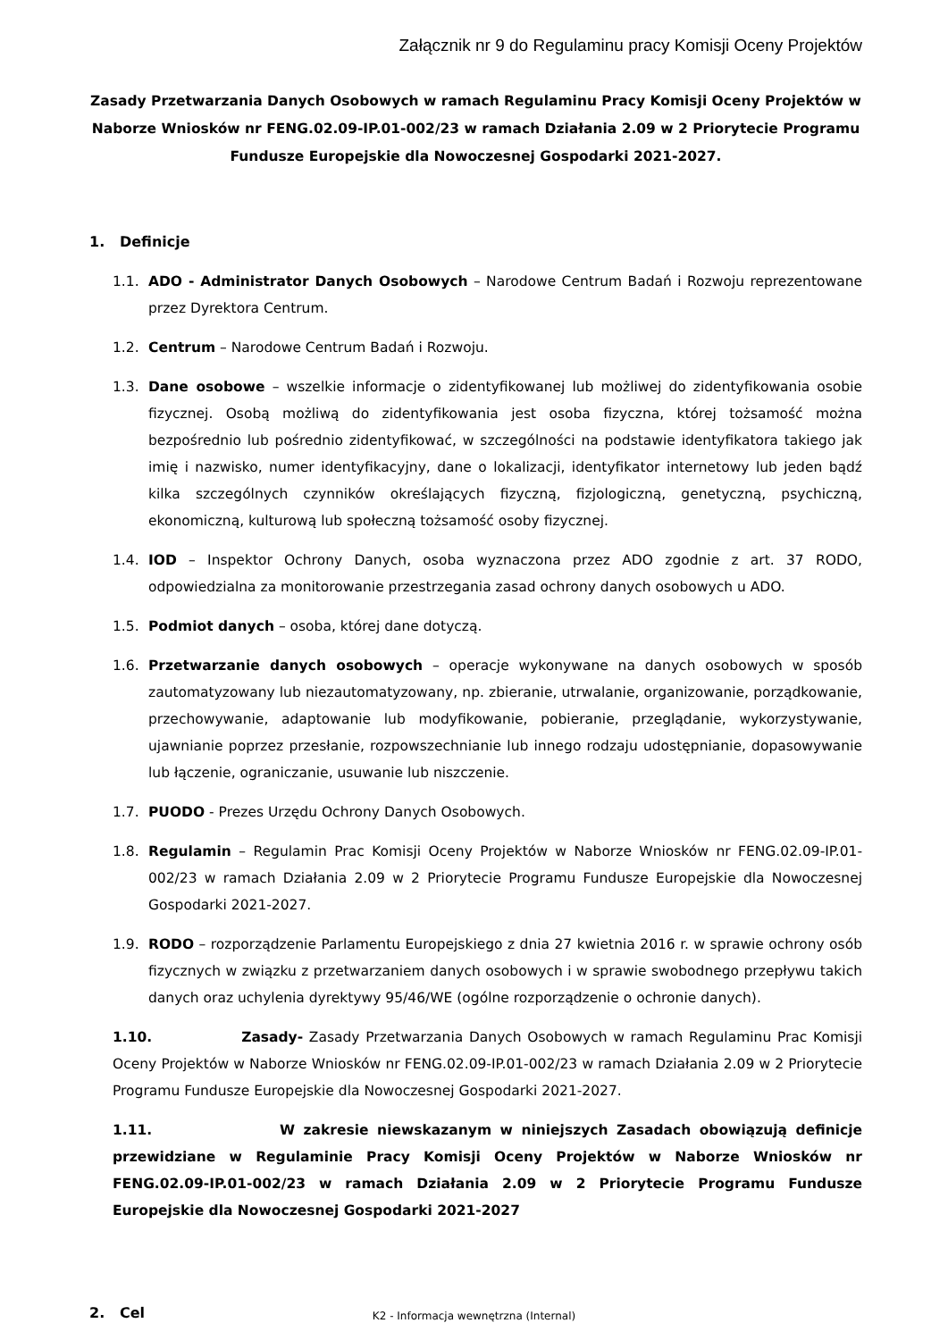Załącznik nr 9 do Regulaminu pracy Komisji Oceny Projektów
Zasady Przetwarzania Danych Osobowych w ramach Regulaminu Pracy Komisji Oceny Projektów w Naborze Wniosków nr FENG.02.09-IP.01-002/23 w ramach Działania 2.09 w 2 Priorytecie Programu Fundusze Europejskie dla Nowoczesnej Gospodarki 2021-2027.
1. Definicje
1.1. ADO - Administrator Danych Osobowych – Narodowe Centrum Badań i Rozwoju reprezentowane przez Dyrektora Centrum.
1.2. Centrum – Narodowe Centrum Badań i Rozwoju.
1.3. Dane osobowe – wszelkie informacje o zidentyfikowanej lub możliwej do zidentyfikowania osobie fizycznej. Osobą możliwą do zidentyfikowania jest osoba fizyczna, której tożsamość można bezpośrednio lub pośrednio zidentyfikować, w szczególności na podstawie identyfikatora takiego jak imię i nazwisko, numer identyfikacyjny, dane o lokalizacji, identyfikator internetowy lub jeden bądź kilka szczególnych czynników określających fizyczną, fizjologiczną, genetyczną, psychiczną, ekonomiczną, kulturową lub społeczną tożsamość osoby fizycznej.
1.4. IOD – Inspektor Ochrony Danych, osoba wyznaczona przez ADO zgodnie z art. 37 RODO, odpowiedzialna za monitorowanie przestrzegania zasad ochrony danych osobowych u ADO.
1.5. Podmiot danych – osoba, której dane dotyczą.
1.6. Przetwarzanie danych osobowych – operacje wykonywane na danych osobowych w sposób zautomatyzowany lub niezautomatyzowany, np. zbieranie, utrwalanie, organizowanie, porządkowanie, przechowywanie, adaptowanie lub modyfikowanie, pobieranie, przeglądanie, wykorzystywanie, ujawnianie poprzez przesłanie, rozpowszechnianie lub innego rodzaju udostępnianie, dopasowywanie lub łączenie, ograniczanie, usuwanie lub niszczenie.
1.7. PUODO - Prezes Urzędu Ochrony Danych Osobowych.
1.8. Regulamin – Regulamin Prac Komisji Oceny Projektów w Naborze Wniosków nr FENG.02.09-IP.01-002/23 w ramach Działania 2.09 w 2 Priorytecie Programu Fundusze Europejskie dla Nowoczesnej Gospodarki 2021-2027.
1.9. RODO – rozporządzenie Parlamentu Europejskiego z dnia 27 kwietnia 2016 r. w sprawie ochrony osób fizycznych w związku z przetwarzaniem danych osobowych i w sprawie swobodnego przepływu takich danych oraz uchylenia dyrektywy 95/46/WE (ogólne rozporządzenie o ochronie danych).
1.10. Zasady- Zasady Przetwarzania Danych Osobowych w ramach Regulaminu Prac Komisji Oceny Projektów w Naborze Wniosków nr FENG.02.09-IP.01-002/23 w ramach Działania 2.09 w 2 Priorytecie Programu Fundusze Europejskie dla Nowoczesnej Gospodarki 2021-2027.
1.11. W zakresie niewskazanym w niniejszych Zasadach obowiązują definicje przewidziane w Regulaminie Pracy Komisji Oceny Projektów w Naborze Wniosków nr FENG.02.09-IP.01-002/23 w ramach Działania 2.09 w 2 Priorytecie Programu Fundusze Europejskie dla Nowoczesnej Gospodarki 2021-2027
2. Cel
K2 - Informacja wewnętrzna (Internal)